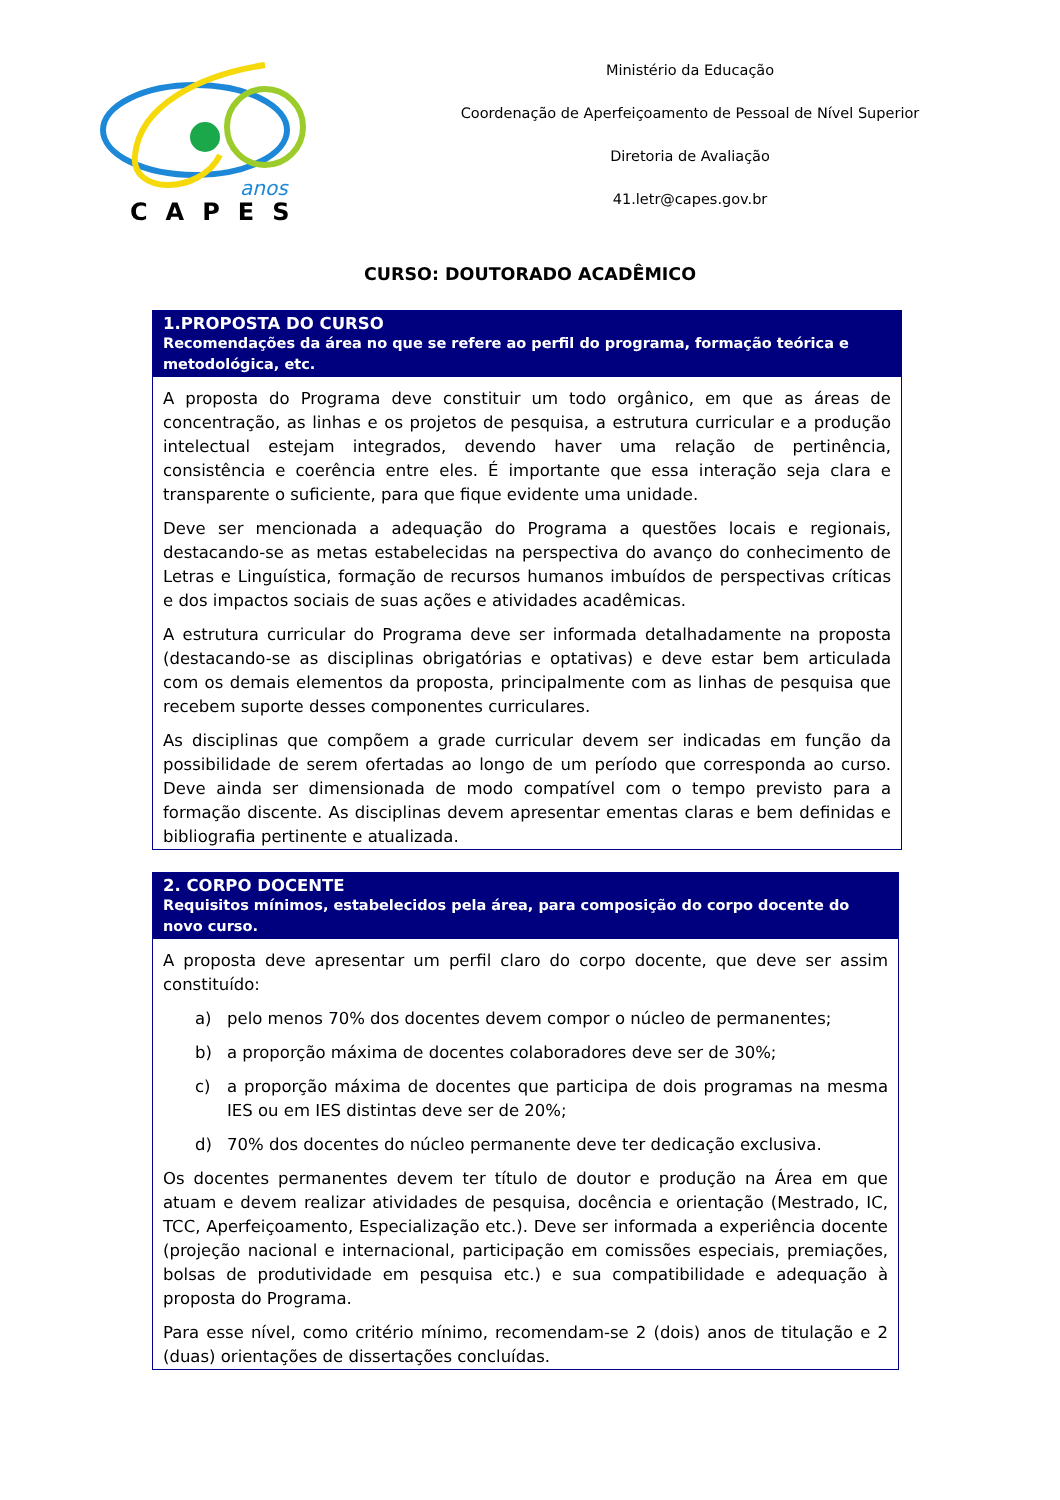anos
CAPES
Ministério da Educação
Coordenação de Aperfeiçoamento de Pessoal de Nível Superior
Diretoria de Avaliação
41.letr@capes.gov.br
CURSO: DOUTORADO ACADÊMICO
1.PROPOSTA DO CURSO
Recomendações da área no que se refere ao perfil do programa, formação teórica e metodológica, etc.
A proposta do Programa deve constituir um todo orgânico, em que as áreas de concentração, as linhas e os projetos de pesquisa, a estrutura curricular e a produção intelectual estejam integrados, devendo haver uma relação de pertinência, consistência e coerência entre eles. É importante que essa interação seja clara e transparente o suficiente, para que fique evidente uma unidade.
Deve ser mencionada a adequação do Programa a questões locais e regionais, destacando-se as metas estabelecidas na perspectiva do avanço do conhecimento de Letras e Linguística, formação de recursos humanos imbuídos de perspectivas críticas e dos impactos sociais de suas ações e atividades acadêmicas.
A estrutura curricular do Programa deve ser informada detalhadamente na proposta (destacando-se as disciplinas obrigatórias e optativas) e deve estar bem articulada com os demais elementos da proposta, principalmente com as linhas de pesquisa que recebem suporte desses componentes curriculares.
As disciplinas que compõem a grade curricular devem ser indicadas em função da possibilidade de serem ofertadas ao longo de um período que corresponda ao curso. Deve ainda ser dimensionada de modo compatível com o tempo previsto para a formação discente. As disciplinas devem apresentar ementas claras e bem definidas e bibliografia pertinente e atualizada.
2. CORPO DOCENTE
Requisitos mínimos, estabelecidos pela área, para composição do corpo docente do novo curso.
A proposta deve apresentar um perfil claro do corpo docente, que deve ser assim constituído:
a) pelo menos 70% dos docentes devem compor o núcleo de permanentes;
b) a proporção máxima de docentes colaboradores deve ser de 30%;
c) a proporção máxima de docentes que participa de dois programas na mesma IES ou em IES distintas deve ser de 20%;
d) 70% dos docentes do núcleo permanente deve ter dedicação exclusiva.
Os docentes permanentes devem ter título de doutor e produção na Área em que atuam e devem realizar atividades de pesquisa, docência e orientação (Mestrado, IC, TCC, Aperfeiçoamento, Especialização etc.). Deve ser informada a experiência docente (projeção nacional e internacional, participação em comissões especiais, premiações, bolsas de produtividade em pesquisa etc.) e sua compatibilidade e adequação à proposta do Programa.
Para esse nível, como critério mínimo, recomendam-se 2 (dois) anos de titulação e 2 (duas) orientações de dissertações concluídas.